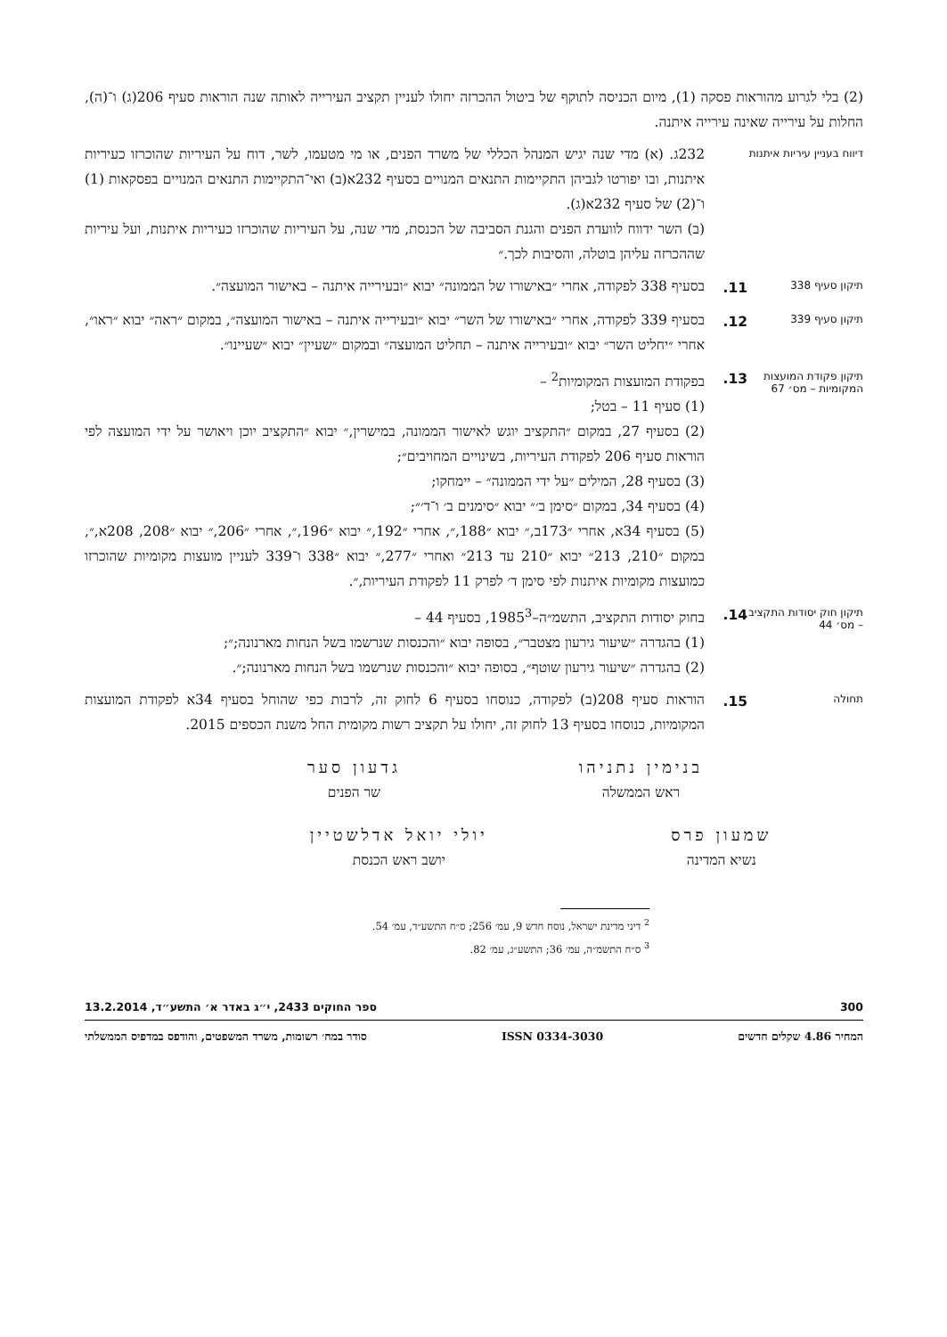(2) בלי לגרוע מהוראות פסקה (1), מיום הכניסה לתוקף של ביטול ההכרזה יחולו לעניין תקציב העירייה לאותה שנה הוראות סעיף 206(ג) ו־(ה), החלות על עירייה שאינה עירייה איתנה.
דיווח בעניין עיריות איתנות
232ג. (א) מדי שנה יגיש המנהל הכללי של משרד הפנים, או מי מטעמו, לשר, דוח על העיריות שהוכרזו כעיריות איתנות, ובו יפורטו לגביהן התקיימות התנאים המנויים בסעיף 232א(ב) ואי־התקיימות התנאים המנויים בפסקאות (1) ו־(2) של סעיף 232א(ג).
(ב) השר ידווח לוועדת הפנים והגנת הסביבה של הכנסת, מדי שנה, על העיריות שהוכרזו כעיריות איתנות, ועל עיריות שההכרזה עליהן בוטלה, והסיבות לכך.״
תיקון סעיף 338
11. בסעיף 338 לפקודה, אחרי ״באישורו של הממונה״ יבוא ״ובעירייה איתנה – באישור המועצה״.
תיקון סעיף 339
12. בסעיף 339 לפקודה, אחרי ״באישורו של השר״ יבוא ״ובעירייה איתנה – באישור המועצה״, במקום ״ראה״ יבוא ״ראו״, אחרי ״יחליט השר״ יבוא ״ובעירייה איתנה – תחליט המועצה״ ובמקום ״שעיין״ יבוא ״שעיינו״.
תיקון פקודת המועצות המקומיות – מס׳ 67
13. בפקודת המועצות המקומיות<sup>2</sup> –
(1) סעיף 11 – בטל;
(2) בסעיף 27, במקום ״התקציב יוגש לאישור הממונה, במישרין,״ יבוא ״התקציב יוכן ויאושר על ידי המועצה לפי הוראות סעיף 206 לפקודת העיריות, בשינויים המחויבים״;
(3) בסעיף 28, המילים ״על ידי הממונה״ – יימחקו;
(4) בסעיף 34, במקום ״סימן ב׳״ יבוא ״סימנים ב׳ ו־ד׳״;
(5) בסעיף 34א, אחרי ״173ב,״ יבוא ״188,״, אחרי ״192,״ יבוא ״196,״, אחרי ״206,״ יבוא ״208, 208א,״, במקום ״210, 213״ יבוא ״210 עד 213״ ואחרי ״277,״ יבוא ״338 ו־339 לעניין מועצות מקומיות שהוכרזו כמועצות מקומיות איתנות לפי סימן ד׳ לפרק 11 לפקודת העיריות,״.
תיקון חוק יסודות התקציב – מס׳ 44
14. בחוק יסודות התקציב, התשמ״ה–1985<sup>3</sup>, בסעיף 44 –
(1) בהגדרה ״שיעור גירעון מצטבר״, בסופה יבוא ״והכנסות שנרשמו בשל הנחות מארנונה;״;
(2) בהגדרה ״שיעור גירעון שוטף״, בסופה יבוא ״והכנסות שנרשמו בשל הנחות מארנונה;״.
תחולה
15. הוראות סעיף 208(ב) לפקודה, כנוסחו בסעיף 6 לחוק זה, לרבות כפי שהוחל בסעיף 34א לפקודת המועצות המקומיות, כנוסחו בסעיף 13 לחוק זה, יחולו על תקציב רשות מקומית החל משנת הכספים 2015.
בנימין נתניהו
ראש הממשלה
גדעון סער
שר הפנים
שמעון פרס
נשיא המדינה
יולי יואל אדלשטיין
יושב ראש הכנסת
<sup>2</sup> דיני מדינת ישראל, נוסח חדש 9, עמ׳ 256; ס״ח התשע״ד, עמ׳ 54.
<sup>3</sup> ס״ח התשמ״ה, עמ׳ 36; התשע״ג, עמ׳ 82.
300 ספר החוקים 2433, י״ג באדר א׳ התשע״ד, 13.2.2014
המחיר 4.86 שקלים חדשים ISSN 0334-3030 סודר במח׳ רשומות, משרד המשפטים, והודפס במדפיס הממשלתי